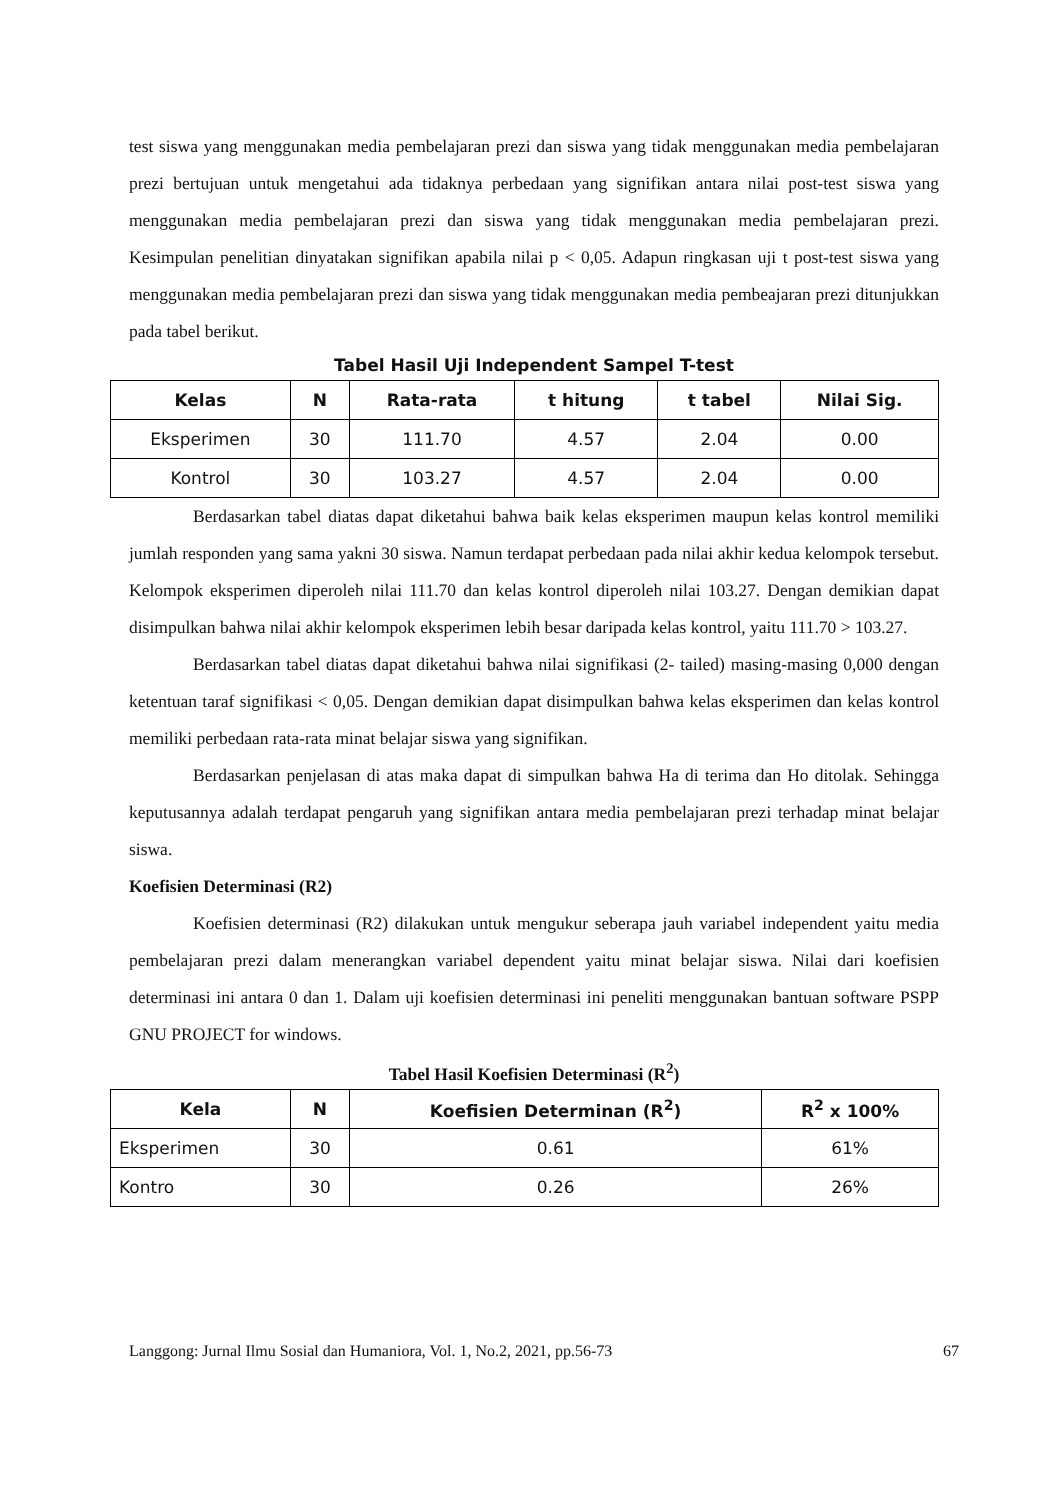test siswa yang menggunakan media pembelajaran prezi dan siswa yang tidak menggunakan media pembelajaran prezi bertujuan untuk mengetahui ada tidaknya perbedaan yang signifikan antara nilai post-test siswa yang menggunakan media pembelajaran prezi dan siswa yang tidak menggunakan media pembelajaran prezi. Kesimpulan penelitian dinyatakan signifikan apabila nilai p < 0,05. Adapun ringkasan uji t post-test siswa yang menggunakan media pembelajaran prezi dan siswa yang tidak menggunakan media pembeajaran prezi ditunjukkan pada tabel berikut.
Tabel Hasil Uji Independent Sampel T-test
| Kelas | N | Rata-rata | t hitung | t tabel | Nilai Sig. |
| --- | --- | --- | --- | --- | --- |
| Eksperimen | 30 | 111.70 | 4.57 | 2.04 | 0.00 |
| Kontrol | 30 | 103.27 | 4.57 | 2.04 | 0.00 |
Berdasarkan tabel diatas dapat diketahui bahwa baik kelas eksperimen maupun kelas kontrol memiliki jumlah responden yang sama yakni 30 siswa. Namun terdapat perbedaan pada nilai akhir kedua kelompok tersebut. Kelompok eksperimen diperoleh nilai 111.70 dan kelas kontrol diperoleh nilai 103.27. Dengan demikian dapat disimpulkan bahwa nilai akhir kelompok eksperimen lebih besar daripada kelas kontrol, yaitu 111.70 > 103.27.
Berdasarkan tabel diatas dapat diketahui bahwa nilai signifikasi (2- tailed) masing-masing 0,000 dengan ketentuan taraf signifikasi < 0,05. Dengan demikian dapat disimpulkan bahwa kelas eksperimen dan kelas kontrol memiliki perbedaan rata-rata minat belajar siswa yang signifikan.
Berdasarkan penjelasan di atas maka dapat di simpulkan bahwa Ha di terima dan Ho ditolak. Sehingga keputusannya adalah terdapat pengaruh yang signifikan antara media pembelajaran prezi terhadap minat belajar siswa.
Koefisien Determinasi (R2)
Koefisien determinasi (R2) dilakukan untuk mengukur seberapa jauh variabel independent yaitu media pembelajaran prezi dalam menerangkan variabel dependent yaitu minat belajar siswa. Nilai dari koefisien determinasi ini antara 0 dan 1. Dalam uji koefisien determinasi ini peneliti menggunakan bantuan software PSPP GNU PROJECT for windows.
Tabel Hasil Koefisien Determinasi (R<sup>2</sup>)
| Kela | N | Koefisien Determinan (R<sup>2</sup>) | R<sup>2</sup> x 100% |
| --- | --- | --- | --- |
| Eksperimen | 30 | 0.61 | 61% |
| Kontro | 30 | 0.26 | 26% |
Langgong: Jurnal Ilmu Sosial dan Humaniora, Vol. 1, No.2, 2021, pp.56-73 67